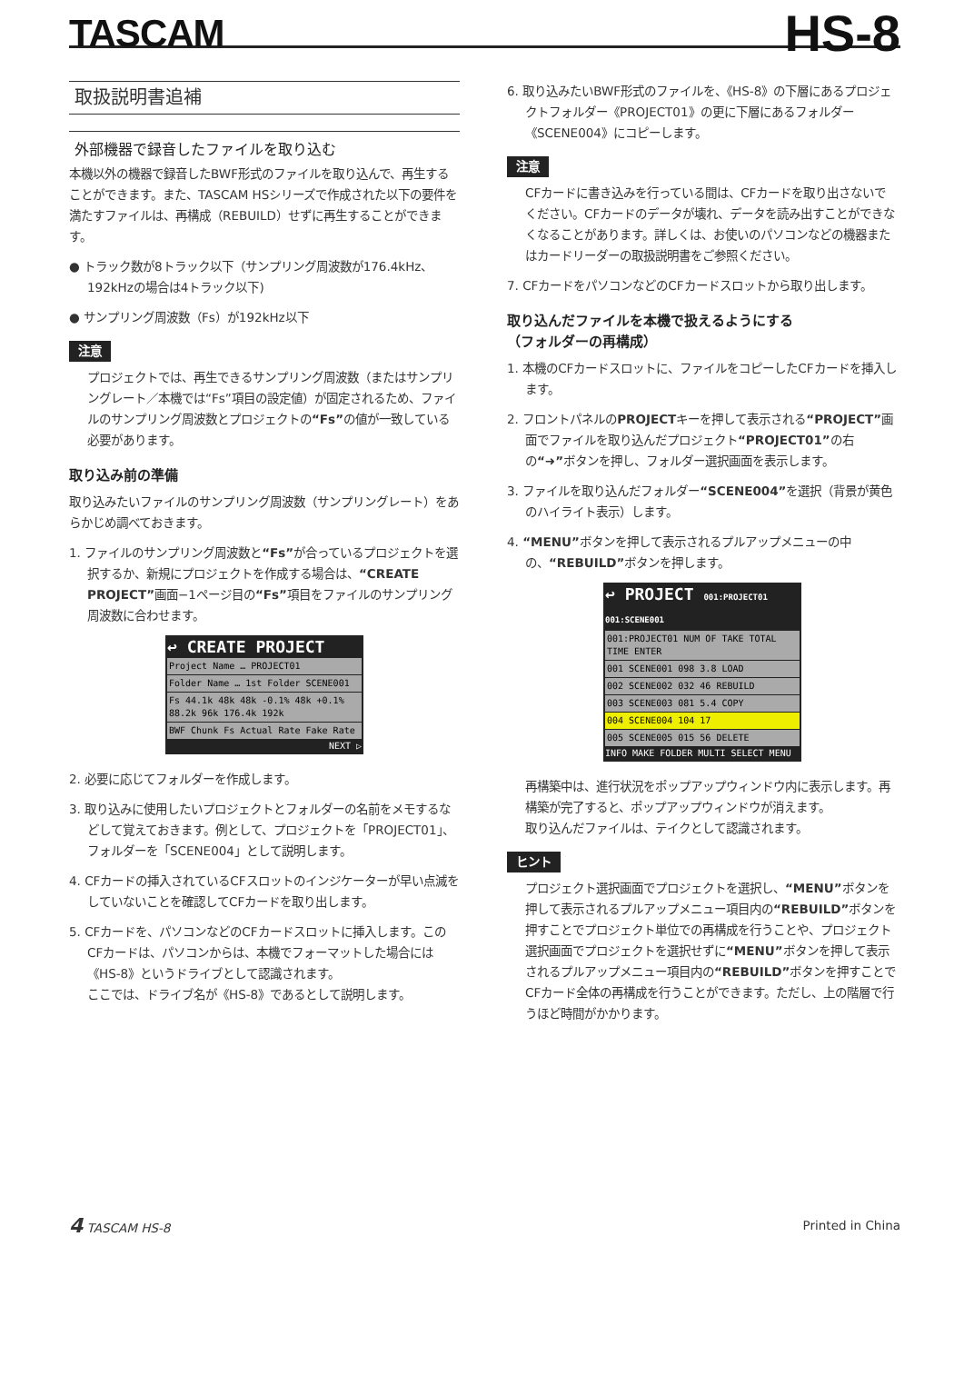TASCAM
HS-8
取扱説明書追補
外部機器で録音したファイルを取り込む
本機以外の機器で録音したBWF形式のファイルを取り込んで、再生することができます。また、TASCAM HSシリーズで作成された以下の要件を満たすファイルは、再構成（REBUILD）せずに再生することができます。
● トラック数が8トラック以下（サンプリング周波数が176.4kHz、192kHzの場合は4トラック以下)
● サンプリング周波数（Fs）が192kHz以下
注意
プロジェクトでは、再生できるサンプリング周波数（またはサンプリングレート／本機では“Fs”項目の設定値）が固定されるため、ファイルのサンプリング周波数とプロジェクトの“Fs”の値が一致している必要があります。
取り込み前の準備
取り込みたいファイルのサンプリング周波数（サンプリングレート）をあらかじめ調べておきます。
1. ファイルのサンプリング周波数と“Fs”が合っているプロジェクトを選択するか、新規にプロジェクトを作成する場合は、“CREATE PROJECT”画面−1ページ目の“Fs”項目をファイルのサンプリング周波数に合わせます。
↩ CREATE PROJECT
Project Name … PROJECT01
Folder Name … 1st Folder SCENE001
Fs 44.1k 48k 48k -0.1% 48k +0.1% 88.2k 96k 176.4k 192k
BWF Chunk Fs Actual Rate Fake Rate
NEXT ▷
2. 必要に応じてフォルダーを作成します。
3. 取り込みに使用したいプロジェクトとフォルダーの名前をメモするなどして覚えておきます。例として、プロジェクトを「PROJECT01」、フォルダーを「SCENE004」として説明します。
4. CFカードの挿入されているCFスロットのインジケーターが早い点滅をしていないことを確認してCFカードを取り出します。
5. CFカードを、パソコンなどのCFカードスロットに挿入します。このCFカードは、パソコンからは、本機でフォーマットした場合には《HS-8》というドライブとして認識されます。
ここでは、ドライブ名が《HS-8》であるとして説明します。
6. 取り込みたいBWF形式のファイルを、《HS-8》の下層にあるプロジェクトフォルダー《PROJECT01》の更に下層にあるフォルダー《SCENE004》にコピーします。
注意
CFカードに書き込みを行っている間は、CFカードを取り出さないでください。CFカードのデータが壊れ、データを読み出すことができなくなることがあります。詳しくは、お使いのパソコンなどの機器またはカードリーダーの取扱説明書をご参照ください。
7. CFカードをパソコンなどのCFカードスロットから取り出します。
取り込んだファイルを本機で扱えるようにする
（フォルダーの再構成）
1. 本機のCFカードスロットに、ファイルをコピーしたCFカードを挿入します。
2. フロントパネルのPROJECTキーを押して表示される“PROJECT”画面でファイルを取り込んだプロジェクト“PROJECT01”の右の“➜”ボタンを押し、フォルダー選択画面を表示します。
3. ファイルを取り込んだフォルダー“SCENE004”を選択（背景が黄色のハイライト表示）します。
4. “MENU”ボタンを押して表示されるプルアップメニューの中の、“REBUILD”ボタンを押します。
↩ PROJECT 001:PROJECT01 001:SCENE001
001:PROJECT01 NUM OF TAKE TOTAL TIME ENTER
001 SCENE001 098 3.8 LOAD
002 SCENE002 032 46 REBUILD
003 SCENE003 081 5.4 COPY
004 SCENE004 104 17
005 SCENE005 015 56 DELETE
INFO MAKE FOLDER MULTI SELECT MENU
再構築中は、進行状況をポップアップウィンドウ内に表示します。再構築が完了すると、ポップアップウィンドウが消えます。
取り込んだファイルは、テイクとして認識されます。
ヒント
プロジェクト選択画面でプロジェクトを選択し、“MENU”ボタンを押して表示されるプルアップメニュー項目内の“REBUILD”ボタンを押すことでプロジェクト単位での再構成を行うことや、プロジェクト選択画面でプロジェクトを選択せずに“MENU”ボタンを押して表示されるプルアップメニュー項目内の“REBUILD”ボタンを押すことでCFカード全体の再構成を行うことができます。ただし、上の階層で行うほど時間がかかります。
4 TASCAM HS-8 Printed in China